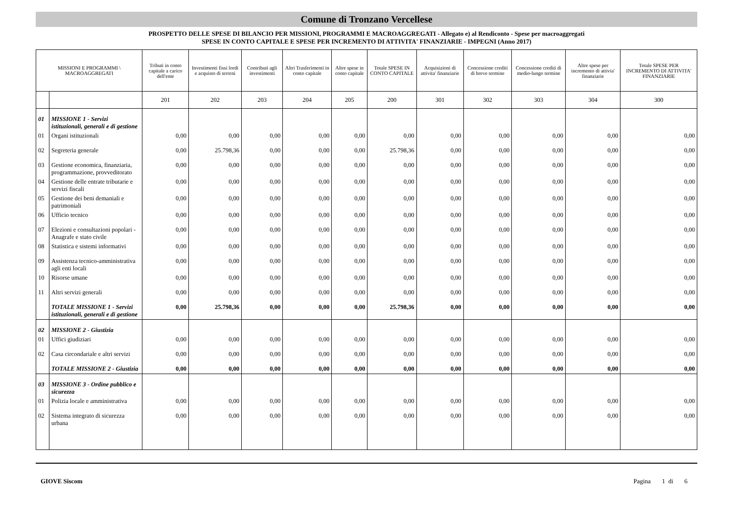Comune di Tronzano Vercellese
PROSPETTO DELLE SPESE DI BILANCIO PER MISSIONI, PROGRAMMI E MACROAGGREGATI - Allegato e) al Rendiconto - Spese per macroaggregati
SPESE IN CONTO CAPITALE E SPESE PER INCREMENTO DI ATTIVITA' FINANZIARIE - IMPEGNI (Anno 2017)
| MISSIONI E PROGRAMMI \ MACROAGGREGATI | | Tributi in conto capitale a carico dell'ente | Investimenti fissi lordi e acquisto di terreni | Contributi agli investimenti | Altri Trasferimenti in conto capitale | Altre spese in conto capitale | Totale SPESE IN CONTO CAPITALE | Acquisizioni di attivita' finanziarie | Concessione crediti di breve termine | Concessione crediti di medio-lungo termine | Altre spese per incremento di attivia' finanziarie | Totale SPESE PER INCREMENTO DI ATTIVITA' FINANZIARIE |
| --- | --- | --- | --- | --- | --- | --- | --- | --- | --- | --- | --- | --- |
| | | 201 | 202 | 203 | 204 | 205 | 200 | 301 | 302 | 303 | 304 | 300 |
| 01 | MISSIONE 1 - Servizi istituzionali, generali e di gestione | | | | | | | | | | | |
| 01 | Organi istituzionali | 0,00 | 0,00 | 0,00 | 0,00 | 0,00 | 0,00 | 0,00 | 0,00 | 0,00 | 0,00 | 0,00 |
| 02 | Segreteria generale | 0,00 | 25.798,36 | 0,00 | 0,00 | 0,00 | 25.798,36 | 0,00 | 0,00 | 0,00 | 0,00 | 0,00 |
| 03 | Gestione economica, finanziaria, programmazione, provveditorato | 0,00 | 0,00 | 0,00 | 0,00 | 0,00 | 0,00 | 0,00 | 0,00 | 0,00 | 0,00 | 0,00 |
| 04 | Gestione delle entrate tributarie e servizi fiscali | 0,00 | 0,00 | 0,00 | 0,00 | 0,00 | 0,00 | 0,00 | 0,00 | 0,00 | 0,00 | 0,00 |
| 05 | Gestione dei beni demaniali e patrimoniali | 0,00 | 0,00 | 0,00 | 0,00 | 0,00 | 0,00 | 0,00 | 0,00 | 0,00 | 0,00 | 0,00 |
| 06 | Ufficio tecnico | 0,00 | 0,00 | 0,00 | 0,00 | 0,00 | 0,00 | 0,00 | 0,00 | 0,00 | 0,00 | 0,00 |
| 07 | Elezioni e consultazioni popolari - Anagrafe e stato civile | 0,00 | 0,00 | 0,00 | 0,00 | 0,00 | 0,00 | 0,00 | 0,00 | 0,00 | 0,00 | 0,00 |
| 08 | Statistica e sistemi informativi | 0,00 | 0,00 | 0,00 | 0,00 | 0,00 | 0,00 | 0,00 | 0,00 | 0,00 | 0,00 | 0,00 |
| 09 | Assistenza tecnico-amministrativa agli enti locali | 0,00 | 0,00 | 0,00 | 0,00 | 0,00 | 0,00 | 0,00 | 0,00 | 0,00 | 0,00 | 0,00 |
| 10 | Risorse umane | 0,00 | 0,00 | 0,00 | 0,00 | 0,00 | 0,00 | 0,00 | 0,00 | 0,00 | 0,00 | 0,00 |
| 11 | Altri servizi generali | 0,00 | 0,00 | 0,00 | 0,00 | 0,00 | 0,00 | 0,00 | 0,00 | 0,00 | 0,00 | 0,00 |
| | TOTALE MISSIONE 1 - Servizi istituzionali, generali e di gestione | 0,00 | 25.798,36 | 0,00 | 0,00 | 0,00 | 25.798,36 | 0,00 | 0,00 | 0,00 | 0,00 | 0,00 |
| 02 | MISSIONE 2 - Giustizia | | | | | | | | | | | |
| 01 | Uffici giudiziari | 0,00 | 0,00 | 0,00 | 0,00 | 0,00 | 0,00 | 0,00 | 0,00 | 0,00 | 0,00 | 0,00 |
| 02 | Casa circondariale e altri servizi | 0,00 | 0,00 | 0,00 | 0,00 | 0,00 | 0,00 | 0,00 | 0,00 | 0,00 | 0,00 | 0,00 |
| | TOTALE MISSIONE 2 - Giustizia | 0,00 | 0,00 | 0,00 | 0,00 | 0,00 | 0,00 | 0,00 | 0,00 | 0,00 | 0,00 | 0,00 |
| 03 | MISSIONE 3 - Ordine pubblico e sicurezza | | | | | | | | | | | |
| 01 | Polizia locale e amministrativa | 0,00 | 0,00 | 0,00 | 0,00 | 0,00 | 0,00 | 0,00 | 0,00 | 0,00 | 0,00 | 0,00 |
| 02 | Sistema integrato di sicurezza urbana | 0,00 | 0,00 | 0,00 | 0,00 | 0,00 | 0,00 | 0,00 | 0,00 | 0,00 | 0,00 | 0,00 |
GIOVE Siscom Pagina 1 di 6